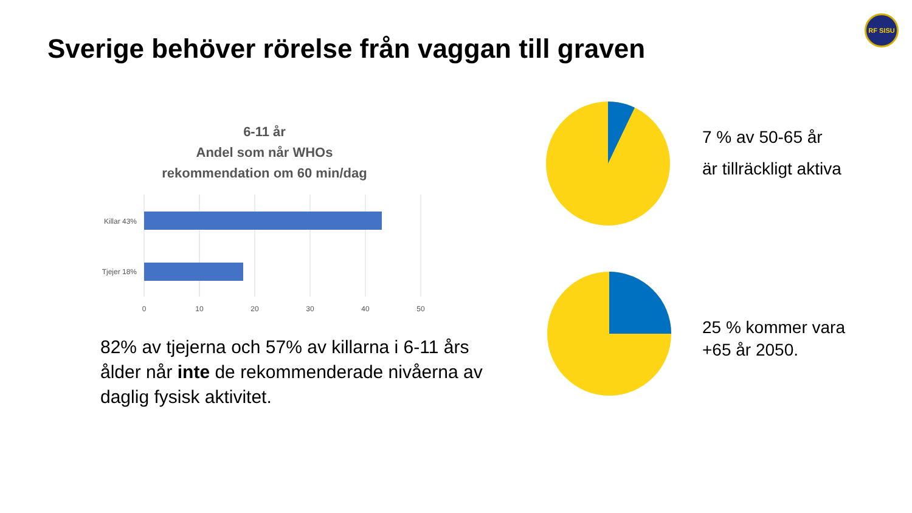Sverige behöver rörelse från vaggan till graven
RF SISU
6-11 år
Andel som når WHOs
rekommendation om 60 min/dag
Killar 43%
Tjejer 18%
0
10
20
30
40
50
82% av tjejerna och 57% av killarna i 6-11 års ålder når inte de rekommenderade nivåerna av daglig fysisk aktivitet.
7 % av 50-65 år
är tillräckligt aktiva
25 % kommer vara
+65 år 2050.